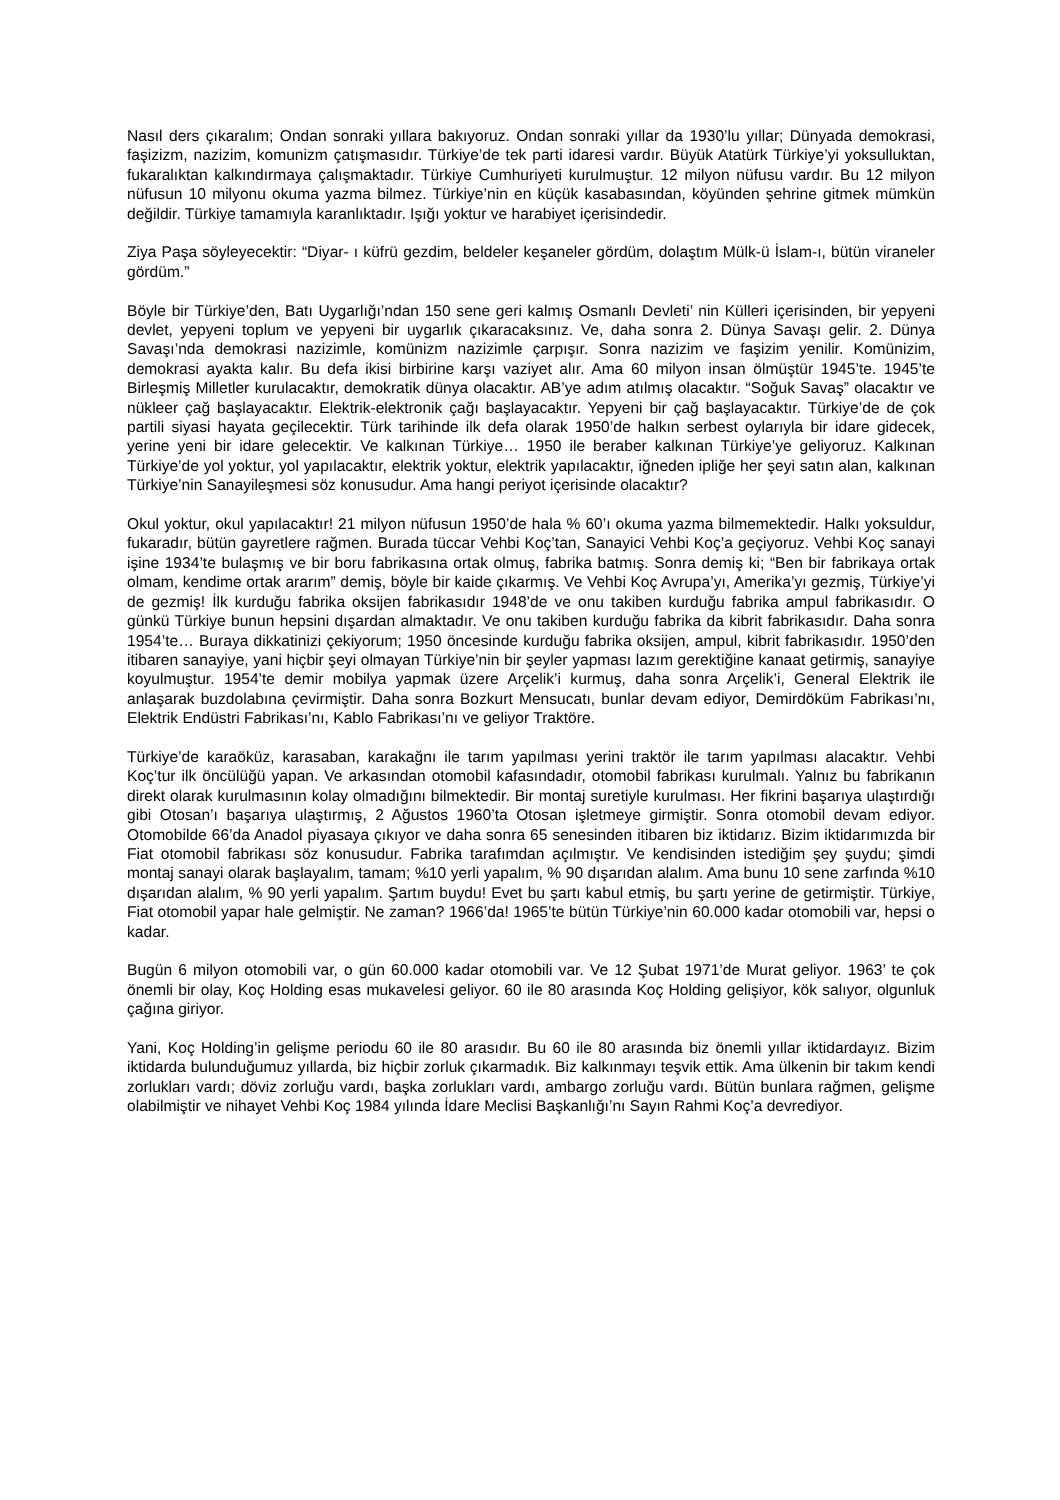Nasıl ders çıkaralım; Ondan sonraki yıllara bakıyoruz. Ondan sonraki yıllar da 1930’lu yıllar; Dünyada demokrasi, faşizizm, nazizim, komunizm çatışmasıdır. Türkiye’de tek parti idaresi vardır. Büyük Atatürk Türkiye’yi yoksulluktan, fukaralıktan kalkındırmaya çalışmaktadır. Türkiye Cumhuriyeti kurulmuştur. 12 milyon nüfusu vardır. Bu 12 milyon nüfusun 10 milyonu okuma yazma bilmez. Türkiye’nin en küçük kasabasından, köyünden şehrine gitmek mümkün değildir. Türkiye tamamıyla karanlıktadır. Işığı yoktur ve harabiyet içerisindedir.
Ziya Paşa söyleyecektir: “Diyar- ı küfrü gezdim, beldeler keşaneler gördüm, dolaştım Mülk-ü İslam-ı, bütün viraneler gördüm.”
Böyle bir Türkiye’den, Batı Uygarlığı’ndan 150 sene geri kalmış Osmanlı Devleti’ nin Külleri içerisinden, bir yepyeni devlet, yepyeni toplum ve yepyeni bir uygarlık çıkaracaksınız. Ve, daha sonra 2. Dünya Savaşı gelir. 2. Dünya Savaşı’nda demokrasi nazizimle, komünizm nazizimle çarpışır. Sonra nazizim ve faşizim yenilir. Komünizim, demokrasi ayakta kalır. Bu defa ikisi birbirine karşı vaziyet alır. Ama 60 milyon insan ölmüştür 1945’te. 1945’te Birleşmiş Milletler kurulacaktır, demokratik dünya olacaktır. AB’ye adım atılmış olacaktır. “Soğuk Savaş” olacaktır ve nükleer çağ başlayacaktır. Elektrik-elektronik çağı başlayacaktır. Yepyeni bir çağ başlayacaktır. Türkiye’de de çok partili siyasi hayata geçilecektir. Türk tarihinde ilk defa olarak 1950’de halkın serbest oylarıyla bir idare gidecek, yerine yeni bir idare gelecektir. Ve kalkınan Türkiye… 1950 ile beraber kalkınan Türkiye’ye geliyoruz. Kalkınan Türkiye’de yol yoktur, yol yapılacaktır, elektrik yoktur, elektrik yapılacaktır, iğneden ipliğe her şeyi satın alan, kalkınan Türkiye’nin Sanayileşmesi söz konusudur. Ama hangi periyot içerisinde olacaktır?
Okul yoktur, okul yapılacaktır! 21 milyon nüfusun 1950’de hala % 60’ı okuma yazma bilmemektedir. Halkı yoksuldur, fukaradır, bütün gayretlere rağmen. Burada tüccar Vehbi Koç’tan, Sanayici Vehbi Koç’a geçiyoruz. Vehbi Koç sanayi işine 1934’te bulaşmış ve bir boru fabrikasına ortak olmuş, fabrika batmış. Sonra demiş ki; “Ben bir fabrikaya ortak olmam, kendime ortak ararım” demiş, böyle bir kaide çıkarmış. Ve Vehbi Koç Avrupa’yı, Amerika’yı gezmiş, Türkiye’yi de gezmiş! İlk kurduğu fabrika oksijen fabrikasıdır 1948’de ve onu takiben kurduğu fabrika ampul fabrikasıdır. O günkü Türkiye bunun hepsini dışardan almaktadır. Ve onu takiben kurduğu fabrika da kibrit fabrikasıdır. Daha sonra 1954’te… Buraya dikkatinizi çekiyorum; 1950 öncesinde kurduğu fabrika oksijen, ampul, kibrit fabrikasıdır. 1950’den itibaren sanayiye, yani hiçbir şeyi olmayan Türkiye’nin bir şeyler yapması lazım gerektiğine kanaat getirmiş, sanayiye koyulmuştur. 1954’te demir mobilya yapmak üzere Arçelik’i kurmuş, daha sonra Arçelik’i, General Elektrik ile anlaşarak buzdolabına çevirmiştir. Daha sonra Bozkurt Mensucatı, bunlar devam ediyor, Demirdöküm Fabrikası’nı, Elektrik Endüstri Fabrikası’nı, Kablo Fabrikası’nı ve geliyor Traktöre.
Türkiye’de karaöküz, karasaban, karakağnı ile tarım yapılması yerini traktör ile tarım yapılması alacaktır. Vehbi Koç’tur ilk öncülüğü yapan. Ve arkasından otomobil kafasındadır, otomobil fabrikası kurulmalı. Yalnız bu fabrikanın direkt olarak kurulmasının kolay olmadığını bilmektedir. Bir montaj suretiyle kurulması. Her fikrini başarıya ulaştırdığı gibi Otosan’ı başarıya ulaştırmış, 2 Ağustos 1960’ta Otosan işletmeye girmiştir. Sonra otomobil devam ediyor. Otomobilde 66’da Anadol piyasaya çıkıyor ve daha sonra 65 senesinden itibaren biz iktidarız. Bizim iktidarımızda bir Fiat otomobil fabrikası söz konusudur. Fabrika tarafımdan açılmıştır. Ve kendisinden istediğim şey şuydu; şimdi montaj sanayi olarak başlayalım, tamam; %10 yerli yapalım, % 90 dışarıdan alalım. Ama bunu 10 sene zarfında %10 dışarıdan alalım, % 90 yerli yapalım. Şartım buydu! Evet bu şartı kabul etmiş, bu şartı yerine de getirmiştir. Türkiye, Fiat otomobil yapar hale gelmiştir. Ne zaman? 1966’da! 1965’te bütün Türkiye’nin 60.000 kadar otomobili var, hepsi o kadar.
Bugün 6 milyon otomobili var, o gün 60.000 kadar otomobili var. Ve 12 Şubat 1971’de Murat geliyor. 1963’ te çok önemli bir olay, Koç Holding esas mukavelesi geliyor. 60 ile 80 arasında Koç Holding gelişiyor, kök salıyor, olgunluk çağına giriyor.
Yani, Koç Holding’in gelişme periodu 60 ile 80 arasıdır. Bu 60 ile 80 arasında biz önemli yıllar iktidardayız. Bizim iktidarda bulunduğumuz yıllarda, biz hiçbir zorluk çıkarmadık. Biz kalkınmayı teşvik ettik. Ama ülkenin bir takım kendi zorlukları vardı; döviz zorluğu vardı, başka zorlukları vardı, ambargo zorluğu vardı. Bütün bunlara rağmen, gelişme olabilmiştir ve nihayet Vehbi Koç 1984 yılında İdare Meclisi Başkanlığı’nı Sayın Rahmi Koç’a devrediyor.